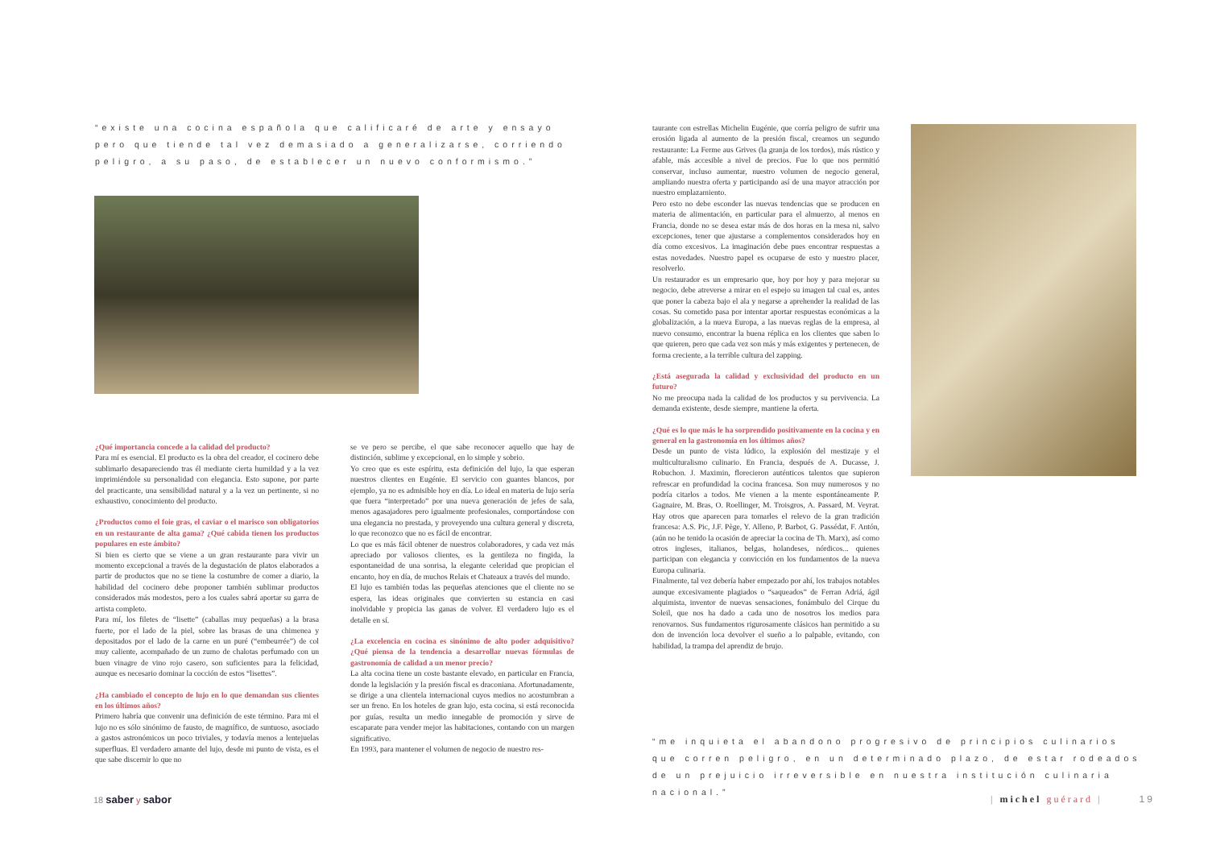“existe una cocina española que calificaré de arte y ensayo pero que tiende tal vez demasiado a generalizarse, corriendo peligro, a su paso, de establecer un nuevo conformismo.”
¿Qué importancia concede a la calidad del producto?
Para mí es esencial. El producto es la obra del creador, el cocinero debe sublimarlo desapareciendo tras él mediante cierta humildad y a la vez imprimiéndole su personalidad con elegancia. Esto supone, por parte del practicante, una sensibilidad natural y a la vez un pertinente, si no exhaustivo, conocimiento del producto.
¿Productos como el foie gras, el caviar o el marisco son obligatorios en un restaurante de alta gama? ¿Qué cabida tienen los productos populares en este ámbito?
Si bien es cierto que se viene a un gran restaurante para vivir un momento excepcional a través de la degustación de platos elaborados a partir de productos que no se tiene la costumbre de comer a diario, la habilidad del cocinero debe proponer también sublimar productos considerados más modestos, pero a los cuales sabrá aportar su garra de artista completo.
Para mí, los filetes de “lisette” (caballas muy pequeñas) a la brasa fuerte, por el lado de la piel, sobre las brasas de una chimenea y depositados por el lado de la carne en un puré (“embeurrée”) de col muy caliente, acompañado de un zumo de chalotas perfumado con un buen vinagre de vino rojo casero, son suficientes para la felicidad, aunque es necesario dominar la cocción de estos “lisettes”.
¿Ha cambiado el concepto de lujo en lo que demandan sus clientes en los últimos años?
Primero habría que convenir una definición de este término. Para mi el lujo no es sólo sinónimo de fausto, de magnífico, de suntuoso, asociado a gastos astronómicos un poco triviales, y todavía menos a lentejuelas superfluas. El verdadero amante del lujo, desde mi punto de vista, es el que sabe discernir lo que no
se ve pero se percibe, el que sabe reconocer aquello que hay de distinción, sublime y excepcional, en lo simple y sobrio.
Yo creo que es este espíritu, esta definición del lujo, la que esperan nuestros clientes en Eugénie. El servicio con guantes blancos, por ejemplo, ya no es admisible hoy en día. Lo ideal en materia de lujo sería que fuera “interpretado” por una nueva generación de jefes de sala, menos agasajadores pero igualmente profesionales, comportándose con una elegancia no prestada, y proveyendo una cultura general y discreta, lo que reconozco que no es fácil de encontrar.
Lo que es más fácil obtener de nuestros colaboradores, y cada vez más apreciado por valiosos clientes, es la gentileza no fingida, la espontaneidad de una sonrisa, la elegante celeridad que propician el encanto, hoy en día, de muchos Relais et Chateaux a través del mundo.
El lujo es también todas las pequeñas atenciones que el cliente no se espera, las ideas originales que convierten su estancia en casi inolvidable y propicia las ganas de volver. El verdadero lujo es el detalle en sí.
¿La excelencia en cocina es sinónimo de alto poder adquisitivo? ¿Qué piensa de la tendencia a desarrollar nuevas fórmulas de gastronomía de calidad a un menor precio?
La alta cocina tiene un coste bastante elevado, en particular en Francia, donde la legislación y la presión fiscal es draconiana. Afortunadamente, se dirige a una clientela internacional cuyos medios no acostumbran a ser un freno. En los hoteles de gran lujo, esta cocina, si está reconocida por guías, resulta un medio innegable de promoción y sirve de escaparate para vender mejor las habitaciones, contando con un margen significativo.
En 1993, para mantener el volumen de negocio de nuestro res-
18 saber y sabor
taurante con estrellas Michelin Eugénie, que corría peligro de sufrir una erosión ligada al aumento de la presión fiscal, creamos un segundo restaurante: La Ferme aus Grives (la granja de los tordos), más rústico y afable, más accesible a nivel de precios. Fue lo que nos permitió conservar, incluso aumentar, nuestro volumen de negocio general, ampliando nuestra oferta y participando así de una mayor atracción por nuestro emplazamiento.
Pero esto no debe esconder las nuevas tendencias que se producen en materia de alimentación, en particular para el almuerzo, al menos en Francia, donde no se desea estar más de dos horas en la mesa ni, salvo excepciones, tener que ajustarse a complementos considerados hoy en día como excesivos. La imaginación debe pues encontrar respuestas a estas novedades. Nuestro papel es ocuparse de esto y nuestro placer, resolverlo.
Un restaurador es un empresario que, hoy por hoy y para mejorar su negocio, debe atreverse a mirar en el espejo su imagen tal cual es, antes que poner la cabeza bajo el ala y negarse a aprehender la realidad de las cosas. Su cometido pasa por intentar aportar respuestas económicas a la globalización, a la nueva Europa, a las nuevas reglas de la empresa, al nuevo consumo, encontrar la buena réplica en los clientes que saben lo que quieren, pero que cada vez son más y más exigentes y pertenecen, de forma creciente, a la terrible cultura del zapping.
¿Está asegurada la calidad y exclusividad del producto en un futuro?
No me preocupa nada la calidad de los productos y su pervivencia. La demanda existente, desde siempre, mantiene la oferta.
¿Qué es lo que más le ha sorprendido positivamente en la cocina y en general en la gastronomía en los últimos años?
Desde un punto de vista lúdico, la explosión del mestizaje y el multiculturalismo culinario. En Francia, después de A. Ducasse, J. Robuchon. J. Maximin, florecieron auténticos talentos que supieron refrescar en profundidad la cocina francesa. Son muy numerosos y no podría citarlos a todos. Me vienen a la mente espontáneamente P. Gagnaire, M. Bras, O. Roellinger, M. Troisgros, A. Passard, M. Veyrat. Hay otros que aparecen para tomarles el relevo de la gran tradición francesa: A.S. Pic, J.F. Pège, Y. Alleno, P. Barbot, G. Passédat, F. Antón, (aún no he tenido la ocasión de apreciar la cocina de Th. Marx), así como otros ingleses, italianos, belgas, holandeses, nórdicos... quienes participan con elegancia y convicción en los fundamentos de la nueva Europa culinaria.
Finalmente, tal vez debería haber empezado por ahí, los trabajos notables aunque excesivamente plagiados o “saqueados” de Ferran Adriá, ágil alquimista, inventor de nuevas sensaciones, fonámbulo del Cirque du Soleil, que nos ha dado a cada uno de nosotros los medios para renovarnos. Sus fundamentos rigurosamente clásicos han permitido a su don de invención loca devolver el sueño a lo palpable, evitando, con habilidad, la trampa del aprendiz de brujo.
“me inquieta el abandono progresivo de principios culinarios que corren peligro, en un determinado plazo, de estar rodeados de un prejuicio irreversible en nuestra institución culinaria nacional.”
| michel guérard | 19